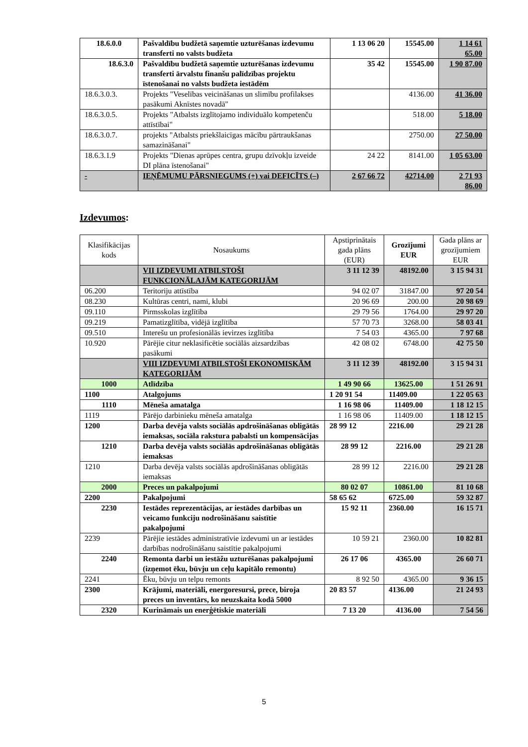| 18.6.0.0 | Pašvaldību budžetā saņemtie uzturēšanas izdevumu transferti no valsts budžeta | 1 13 06 20 | 15545.00 | 1 14 61 65.00 |
| 18.6.3.0 | Pašvaldību budžetā saņemtie uzturēšanas izdevumu transferti ārvalstu finanšu palīdzības projektu īstenošanai no valsts budžeta iestādēm | 35 42 | 15545.00 | 1 90 87.00 |
| 18.6.3.0.3. | Projekts "Veselības veicināšanas un slimību profilakses pasākumi Aknīstes novadā" | | 4136.00 | 41 36.00 |
| 18.6.3.0.5. | Projekts "Atbalsts izglītojamo individuālo kompetenču attīstībai" | | 518.00 | 5 18.00 |
| 18.6.3.0.7. | projekts "Atbalsts priekšlaicīgas mācību pārtraukšanas samazināšanai" | | 2750.00 | 27 50.00 |
| 18.6.3.1.9 | Projekts "Dienas aprūpes centra, grupu dzīvokļu izveide DI plāna īstenošanai" | 24 22 | 8141.00 | 1 05 63.00 |
| - | IEŅĒMUMU PĀRSNIEGUMS (+) vai DEFICĪTS (–) | 2 67 66 72 | 42714.00 | 2 71 93 86.00 |
Izdevumos:
| Klasifikācijas kods | Nosaukums | Apstiprinātais gada plāns (EUR) | Grozījumi EUR | Gada plāns ar grozījumiem EUR |
| | VII IZDEVUMI ATBILSTOŠI FUNKCIONĀLAJĀM KATEGORIJĀM | 3 11 12 39 | 48192.00 | 3 15 94 31 |
| 06.200 | Teritoriju attīstība | 94 02 07 | 31847.00 | 97 20 54 |
| 08.230 | Kultūras centri, nami, klubi | 20 96 69 | 200.00 | 20 98 69 |
| 09.110 | Pirmsskolas izglītība | 29 79 56 | 1764.00 | 29 97 20 |
| 09.219 | Pamatizglītība, vidējā izglītība | 57 70 73 | 3268.00 | 58 03 41 |
| 09.510 | Interešu un profesionālās ievirzes izglītība | 7 54 03 | 4365.00 | 7 97 68 |
| 10.920 | Pārējie citur neklasificētie sociālās aizsardzības pasākumi | 42 08 02 | 6748.00 | 42 75 50 |
| | VIII IZDEVUMI ATBILSTOŠI EKONOMISKĀM KATEGORIJĀM | 3 11 12 39 | 48192.00 | 3 15 94 31 |
| 1000 | Atlīdzība | 1 49 90 66 | 13625.00 | 1 51 26 91 |
| 1100 | Atalgojums | 1 20 91 54 | 11409.00 | 1 22 05 63 |
| 1110 | Mēneša amatalga | 1 16 98 06 | 11409.00 | 1 18 12 15 |
| 1119 | Pārējo darbinieku mēneša amatalga | 1 16 98 06 | 11409.00 | 1 18 12 15 |
| 1200 | Darba devēja valsts sociālās apdrošināšanas obligātās iemaksas, sociāla rakstura pabalsti un kompensācijas | 28 99 12 | 2216.00 | 29 21 28 |
| 1210 | Darba devēja valsts sociālās apdrošināšanas obligātās iemaksas | 28 99 12 | 2216.00 | 29 21 28 |
| 1210 | Darba devēja valsts sociālās apdrošināšanas obligātās iemaksas | 28 99 12 | 2216.00 | 29 21 28 |
| 2000 | Preces un pakalpojumi | 80 02 07 | 10861.00 | 81 10 68 |
| 2200 | Pakalpojumi | 58 65 62 | 6725.00 | 59 32 87 |
| 2230 | Iestādes reprezentācijas, ar iestādes darbības un veicamo funkciju nodrošināšanu saistītie pakalpojumi | 15 92 11 | 2360.00 | 16 15 71 |
| 2239 | Pārējie iestādes administratīvie izdevumi un ar iestādes darbības nodrošināšanu saistītie pakalpojumi | 10 59 21 | 2360.00 | 10 82 81 |
| 2240 | Remonta darbi un iestāžu uzturēšanas pakalpojumi (izņemot ēku, būvju un ceļu kapitālo remontu) | 26 17 06 | 4365.00 | 26 60 71 |
| 2241 | Ēku, būvju un telpu remonts | 8 92 50 | 4365.00 | 9 36 15 |
| 2300 | Krājumi, materiāli, energoresursi, prece, biroja preces un inventārs, ko neuzskaita kodā 5000 | 20 83 57 | 4136.00 | 21 24 93 |
| 2320 | Kurināmais un enerģētiskie materiāli | 7 13 20 | 4136.00 | 7 54 56 |
5